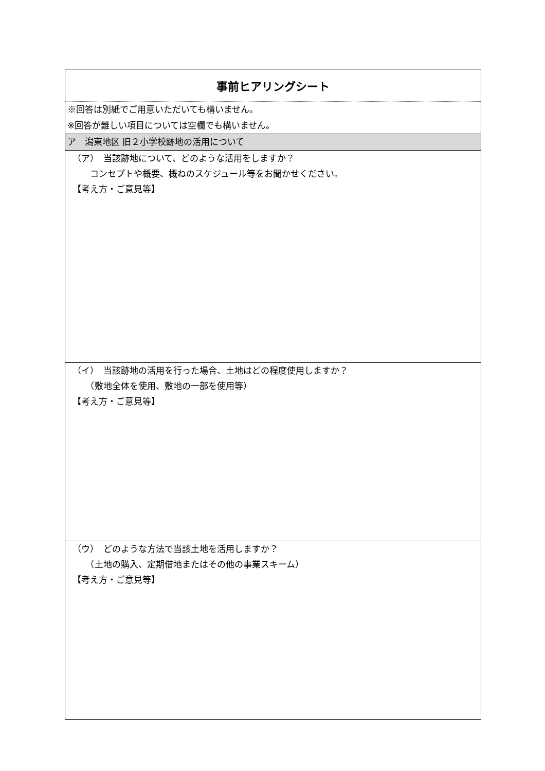| 事前ヒアリングシート |
| ※回答は別紙でご用意いただいても構いません。 ※回答が難しい項目については空欄でも構いません。 |
| ア 潟東地区 旧２小学校跡地の活用について |
| （ア） 当該跡地について、どのような活用をしますか？ コンセプトや概要、概ねのスケジュール等をお聞かせください。 【考え方・ご意見等】 |
| （イ） 当該跡地の活用を行った場合、土地はどの程度使用しますか？ （敷地全体を使用、敷地の一部を使用等） 【考え方・ご意見等】 |
| （ウ） どのような方法で当該土地を活用しますか？ （土地の購入、定期借地またはその他の事業スキーム） 【考え方・ご意見等】 |